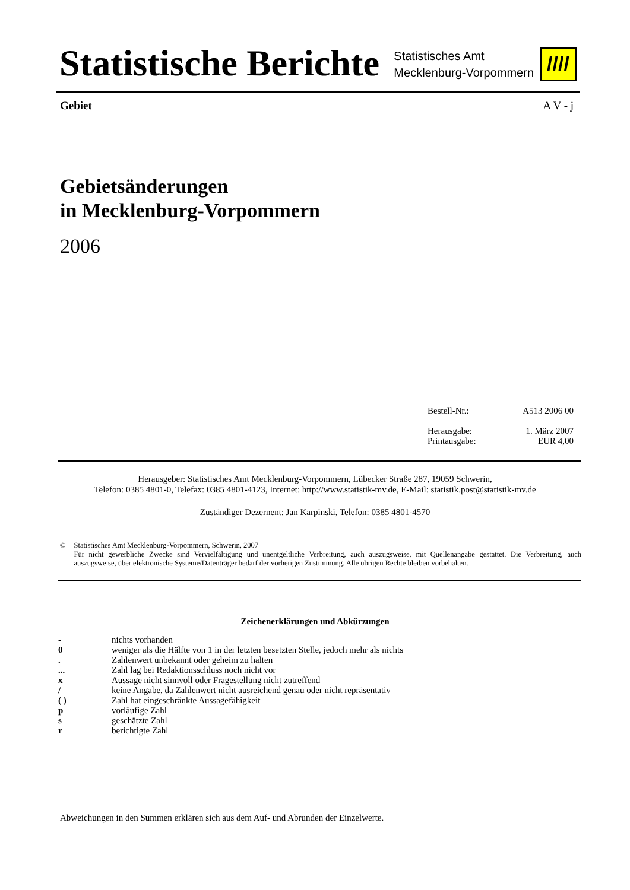Statistische Berichte
Statistisches Amt
Mecklenburg-Vorpommern
////
Gebiet A V - j
Gebietsänderungen
in Mecklenburg-Vorpommern
2006
Bestell-Nr.: A513 2006 00
Herausgabe: 1. März 2007
Printausgabe: EUR 4,00
Herausgeber: Statistisches Amt Mecklenburg-Vorpommern, Lübecker Straße 287, 19059 Schwerin,
Telefon: 0385 4801-0, Telefax: 0385 4801-4123, Internet: http://www.statistik-mv.de, E-Mail: statistik.post@statistik-mv.de
Zuständiger Dezernent: Jan Karpinski, Telefon: 0385 4801-4570
© Statistisches Amt Mecklenburg-Vorpommern, Schwerin, 2007
Für nicht gewerbliche Zwecke sind Vervielfältigung und unentgeltliche Verbreitung, auch auszugsweise, mit Quellenangabe gestattet. Die Verbreitung, auch auszugsweise, über elektronische Systeme/Datenträger bedarf der vorherigen Zustimmung. Alle übrigen Rechte bleiben vorbehalten.
Zeichenerklärungen und Abkürzungen
| - | nichts vorhanden |
| 0 | weniger als die Hälfte von 1 in der letzten besetzten Stelle, jedoch mehr als nichts |
| . | Zahlenwert unbekannt oder geheim zu halten |
| ... | Zahl lag bei Redaktionsschluss noch nicht vor |
| x | Aussage nicht sinnvoll oder Fragestellung nicht zutreffend |
| / | keine Angabe, da Zahlenwert nicht ausreichend genau oder nicht repräsentativ |
| ( ) | Zahl hat eingeschränkte Aussagefähigkeit |
| p | vorläufige Zahl |
| s | geschätzte Zahl |
| r | berichtigte Zahl |
Abweichungen in den Summen erklären sich aus dem Auf- und Abrunden der Einzelwerte.